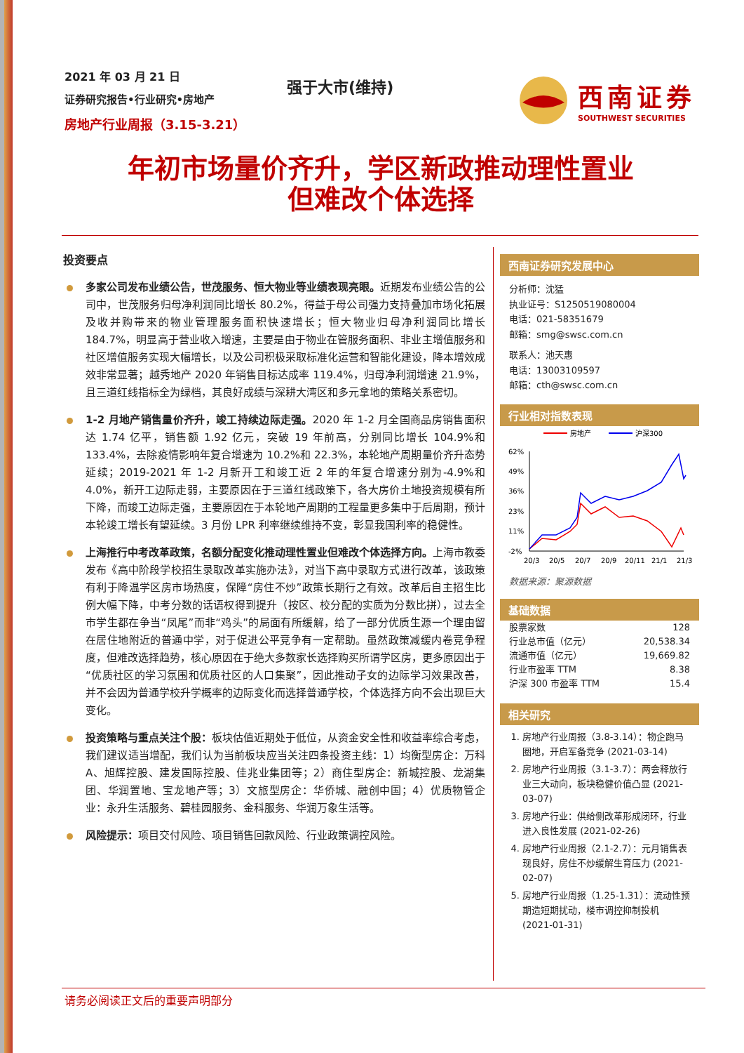2021 年 03 月 21 日
证券研究报告•行业研究•房地产
房地产行业周报（3.15-3.21）
强于大市(维持)
西南证券
SOUTHWEST SECURITIES
年初市场量价齐升，学区新政推动理性置业
但难改个体选择
投资要点
多家公司发布业绩公告，世茂服务、恒大物业等业绩表现亮眼。近期发布业绩公告的公司中，世茂服务归母净利润同比增长 80.2%，得益于母公司强力支持叠加市场化拓展及收并购带来的物业管理服务面积快速增长；恒大物业归母净利润同比增长 184.7%，明显高于营业收入增速，主要是由于物业在管服务面积、非业主增值服务和社区增值服务实现大幅增长，以及公司积极采取标准化运营和智能化建设，降本增效成效非常显著；越秀地产 2020 年销售目标达成率 119.4%，归母净利润增速 21.9%，且三道红线指标全为绿档，其良好成绩与深耕大湾区和多元拿地的策略关系密切。
1-2 月地产销售量价齐升，竣工持续边际走强。2020 年 1-2 月全国商品房销售面积达 1.74 亿平，销售额 1.92 亿元，突破 19 年前高，分别同比增长 104.9%和 133.4%，去除疫情影响年复合增速为 10.2%和 22.3%，本轮地产周期量价齐升态势延续；2019-2021 年 1-2 月新开工和竣工近 2 年的年复合增速分别为-4.9%和 4.0%，新开工边际走弱，主要原因在于三道红线政策下，各大房价土地投资规模有所下降，而竣工边际走强，主要原因在于本轮地产周期的工程量更多集中于后周期，预计本轮竣工增长有望延续。3 月份 LPR 利率继续维持不变，彰显我国利率的稳健性。
上海推行中考改革政策，名额分配变化推动理性置业但难改个体选择方向。上海市教委发布《高中阶段学校招生录取改革实施办法》，对当下高中录取方式进行改革，该政策有利于降温学区房市场热度，保障“房住不炒”政策长期行之有效。改革后自主招生比例大幅下降，中考分数的话语权得到提升（按区、校分配的实质为分数比拼），过去全市学生都在争当“凤尾”而非“鸡头”的局面有所缓解，给了一部分优质生源一个理由留在居住地附近的普通中学，对于促进公平竞争有一定帮助。虽然政策减缓内卷竞争程度，但难改选择趋势，核心原因在于绝大多数家长选择购买所谓学区房，更多原因出于“优质社区的学习氛围和优质社区的人口集聚”，因此推动子女的边际学习效果改善，并不会因为普通学校升学概率的边际变化而选择普通学校，个体选择方向不会出现巨大变化。
投资策略与重点关注个股：板块估值近期处于低位，从资金安全性和收益率综合考虑，我们建议适当增配，我们认为当前板块应当关注四条投资主线：1）均衡型房企：万科 A、旭辉控股、建发国际控股、佳兆业集团等；2）商住型房企：新城控股、龙湖集团、华润置地、宝龙地产等；3）文旅型房企：华侨城、融创中国；4）优质物管企业：永升生活服务、碧桂园服务、金科服务、华润万象生活等。
风险提示：项目交付风险、项目销售回款风险、行业政策调控风险。
西南证券研究发展中心
分析师：沈猛
执业证号：S1250519080004
电话：021-58351679
邮箱：smg@swsc.com.cn
联系人：池天惠
电话：13003109597
邮箱：cth@swsc.com.cn
行业相对指数表现
房地产
沪深300
62%
49%
36%
23%
11%
-2%
20/3
20/5
20/7
20/9
20/11
21/1
21/3
数据来源：聚源数据
基础数据
| 股票家数 | 128 |
| 行业总市值（亿元） | 20,538.34 |
| 流通市值（亿元） | 19,669.82 |
| 行业市盈率 TTM | 8.38 |
| 沪深 300 市盈率 TTM | 15.4 |
相关研究
1. 房地产行业周报（3.8-3.14）：物企跑马圈地，开启军备竞争 (2021-03-14)
2. 房地产行业周报（3.1-3.7）：两会释放行业三大动向，板块稳健价值凸显 (2021-03-07)
3. 房地产行业：供给侧改革形成闭环，行业进入良性发展 (2021-02-26)
4. 房地产行业周报（2.1-2.7）：元月销售表现良好，房住不炒缓解生育压力 (2021-02-07)
5. 房地产行业周报（1.25-1.31）：流动性预期造短期扰动，楼市调控抑制投机 (2021-01-31)
请务必阅读正文后的重要声明部分